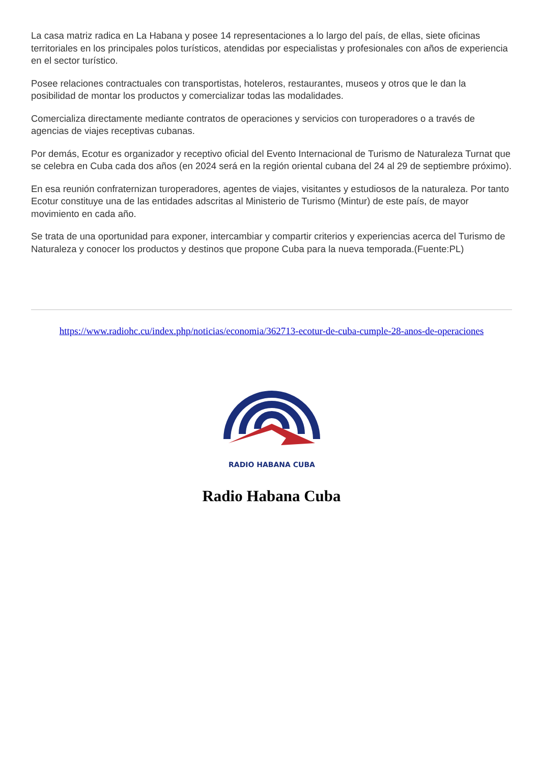La casa matriz radica en La Habana y posee 14 representaciones a lo largo del país, de ellas, siete oficinas territoriales en los principales polos turísticos, atendidas por especialistas y profesionales con años de experiencia en el sector turístico.
Posee relaciones contractuales con transportistas, hoteleros, restaurantes, museos y otros que le dan la posibilidad de montar los productos y comercializar todas las modalidades.
Comercializa directamente mediante contratos de operaciones y servicios con turoperadores o a través de agencias de viajes receptivas cubanas.
Por demás, Ecotur es organizador y receptivo oficial del Evento Internacional de Turismo de Naturaleza Turnat que se celebra en Cuba cada dos años (en 2024 será en la región oriental cubana del 24 al 29 de septiembre próximo).
En esa reunión confraternizan turoperadores, agentes de viajes, visitantes y estudiosos de la naturaleza. Por tanto Ecotur constituye una de las entidades adscritas al Ministerio de Turismo (Mintur) de este país, de mayor movimiento en cada año.
Se trata de una oportunidad para exponer, intercambiar y compartir criterios y experiencias acerca del Turismo de Naturaleza y conocer los productos y destinos que propone Cuba para la nueva temporada.(Fuente:PL)
https://www.radiohc.cu/index.php/noticias/economia/362713-ecotur-de-cuba-cumple-28-anos-de-operaciones
RADIO HABANA CUBA
Radio Habana Cuba